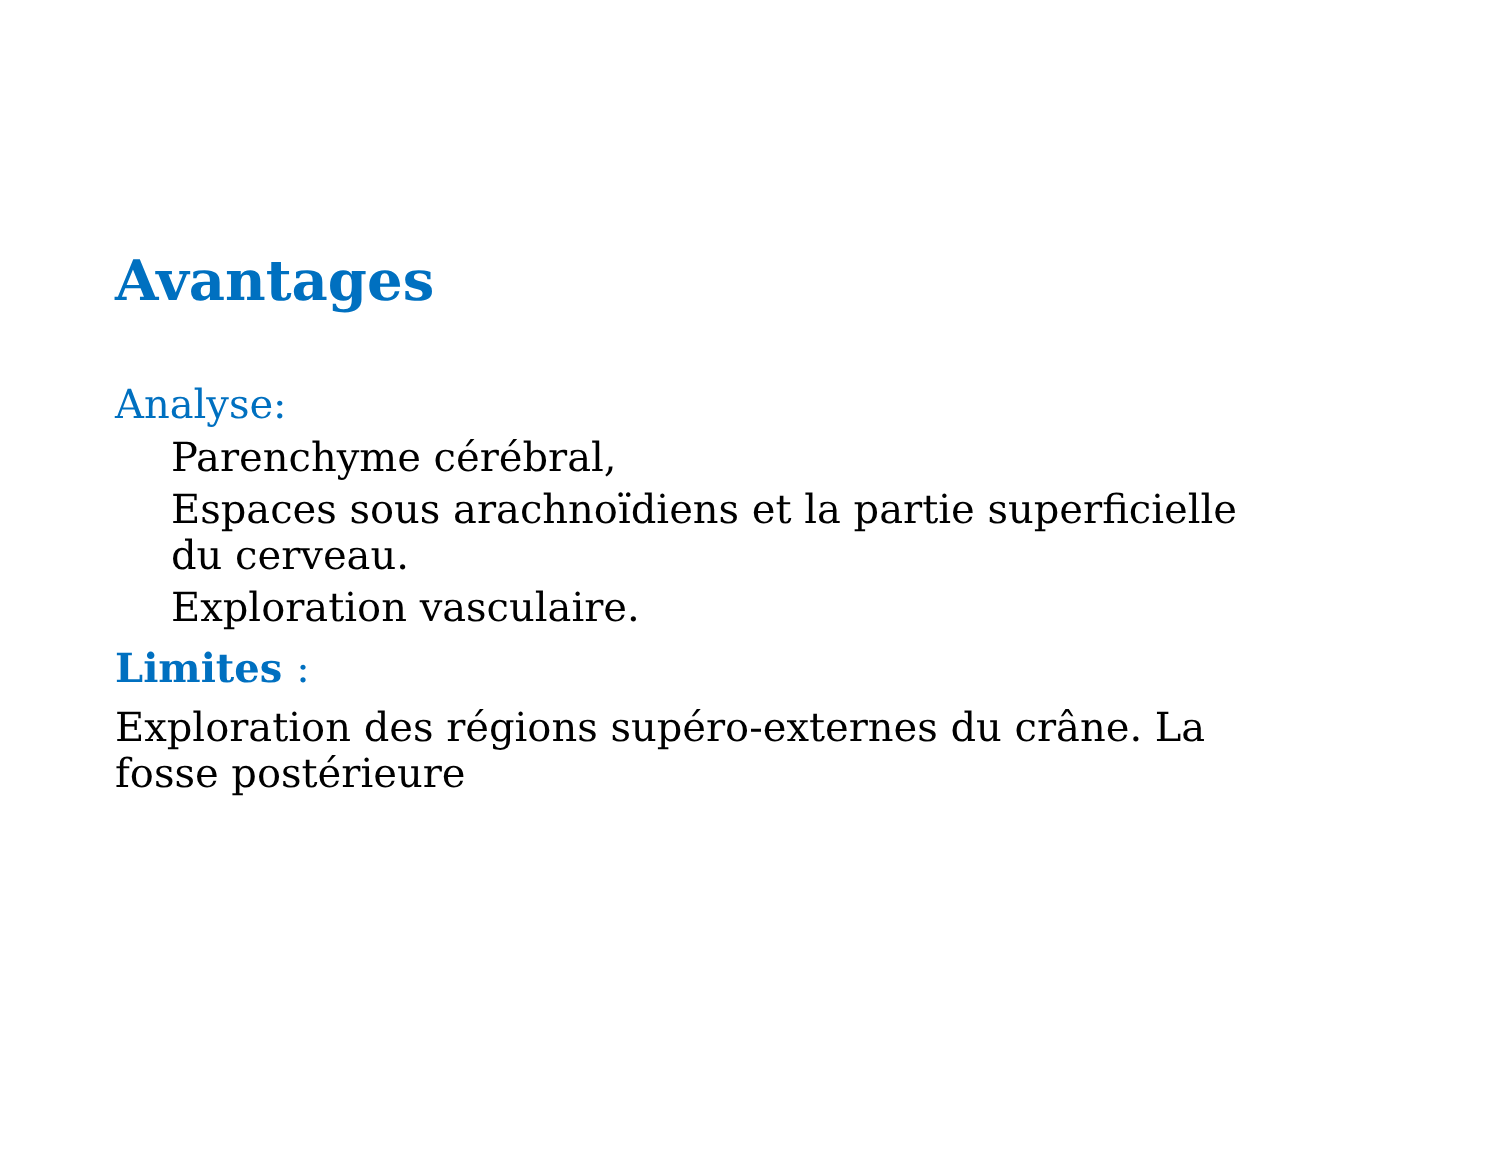Avantages
Analyse:
Parenchyme cérébral,
Espaces sous arachnoïdiens et la partie superficielle du cerveau.
Exploration vasculaire.
Limites :
Exploration des régions supéro-externes du crâne. La fosse postérieure